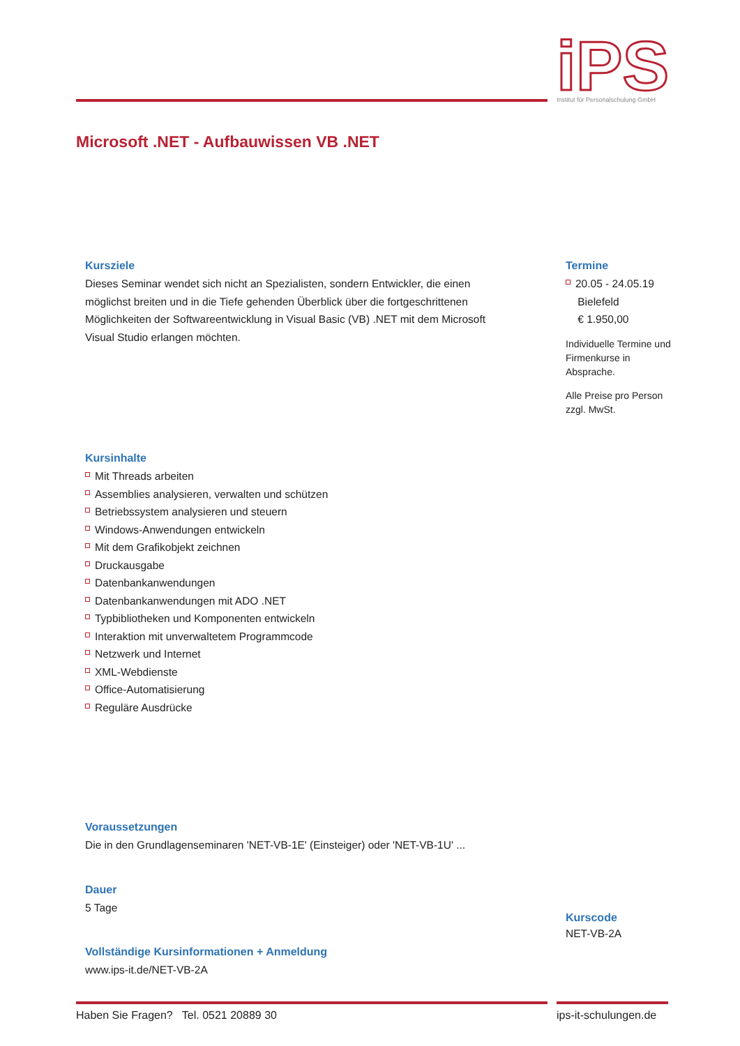iPS
Institut für Personalschulung GmbH
Microsoft .NET - Aufbauwissen VB .NET
Kursziele
Dieses Seminar wendet sich nicht an Spezialisten, sondern Entwickler, die einen möglichst breiten und in die Tiefe gehenden Überblick über die fortgeschrittenen Möglichkeiten der Softwareentwicklung in Visual Basic (VB) .NET mit dem Microsoft Visual Studio erlangen möchten.
Kursinhalte
Mit Threads arbeiten
Assemblies analysieren, verwalten und schützen
Betriebssystem analysieren und steuern
Windows-Anwendungen entwickeln
Mit dem Grafikobjekt zeichnen
Druckausgabe
Datenbankanwendungen
Datenbankanwendungen mit ADO .NET
Typbibliotheken und Komponenten entwickeln
Interaktion mit unverwaltetem Programmcode
Netzwerk und Internet
XML-Webdienste
Office-Automatisierung
Reguläre Ausdrücke
Voraussetzungen
Die in den Grundlagenseminaren 'NET-VB-1E' (Einsteiger) oder 'NET-VB-1U' ...
Dauer
5 Tage
Vollständige Kursinformationen + Anmeldung
www.ips-it.de/NET-VB-2A
Termine
20.05 - 24.05.19
Bielefeld
€ 1.950,00
Individuelle Termine und Firmenkurse in Absprache.
Alle Preise pro Person zzgl. MwSt.
Kurscode
NET-VB-2A
Haben Sie Fragen? Tel. 0521 20889 30
ips-it-schulungen.de